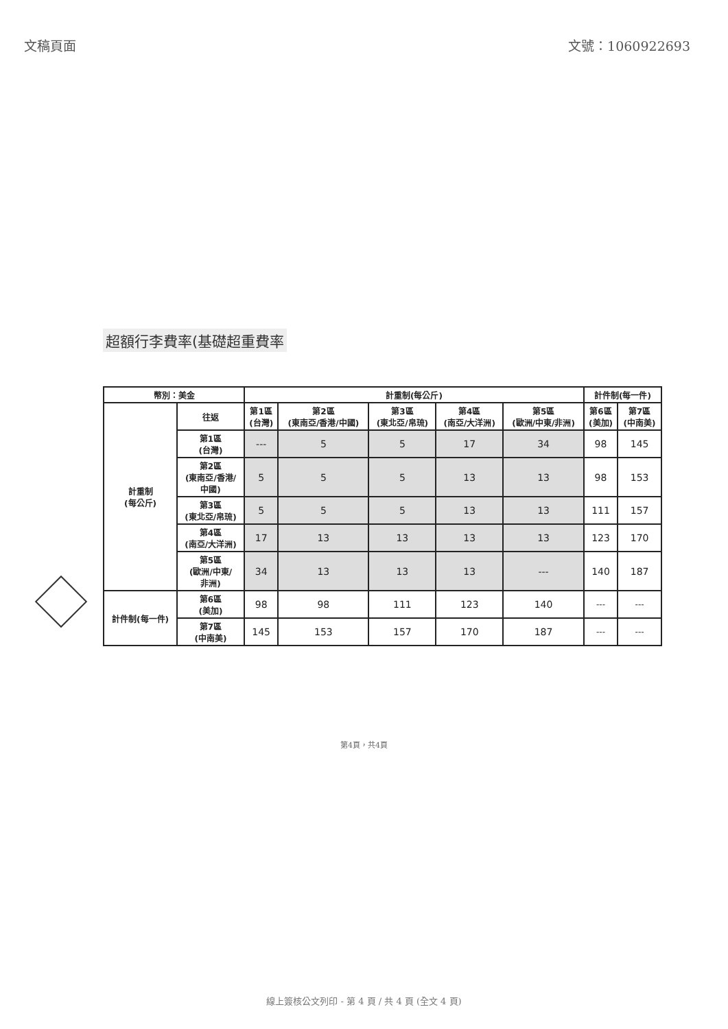文稿頁面 文號：1060922693
超額行李費率(基礎超重費率
| 幣別：美金 | | 計重制(每公斤) | | | | | 計件制(每一件) | |
| --- | --- | --- | --- | --- | --- | --- | --- | --- |
| 計重制 (每公斤) | 往返 | 第1區 (台灣) | 第2區 (東南亞/香港/中國) | 第3區 (東北亞/帛琉) | 第4區 (南亞/大洋洲) | 第5區 (歐洲/中東/非洲) | 第6區 (美加) | 第7區 (中南美) |
| | 第1區 (台灣) | --- | 5 | 5 | 17 | 34 | 98 | 145 |
| | 第2區 (東南亞/香港/ 中國) | 5 | 5 | 5 | 13 | 13 | 98 | 153 |
| | 第3區 (東北亞/帛琉) | 5 | 5 | 5 | 13 | 13 | 111 | 157 |
| | 第4區 (南亞/大洋洲) | 17 | 13 | 13 | 13 | 13 | 123 | 170 |
| | 第5區 (歐洲/中東/ 非洲) | 34 | 13 | 13 | 13 | --- | 140 | 187 |
| 計件制(每一件) | 第6區 (美加) | 98 | 98 | 111 | 123 | 140 | --- | --- |
| | 第7區 (中南美) | 145 | 153 | 157 | 170 | 187 | --- | --- |
第4頁，共4頁
線上簽核公文列印 - 第 4 頁 / 共 4 頁 (全文 4 頁)